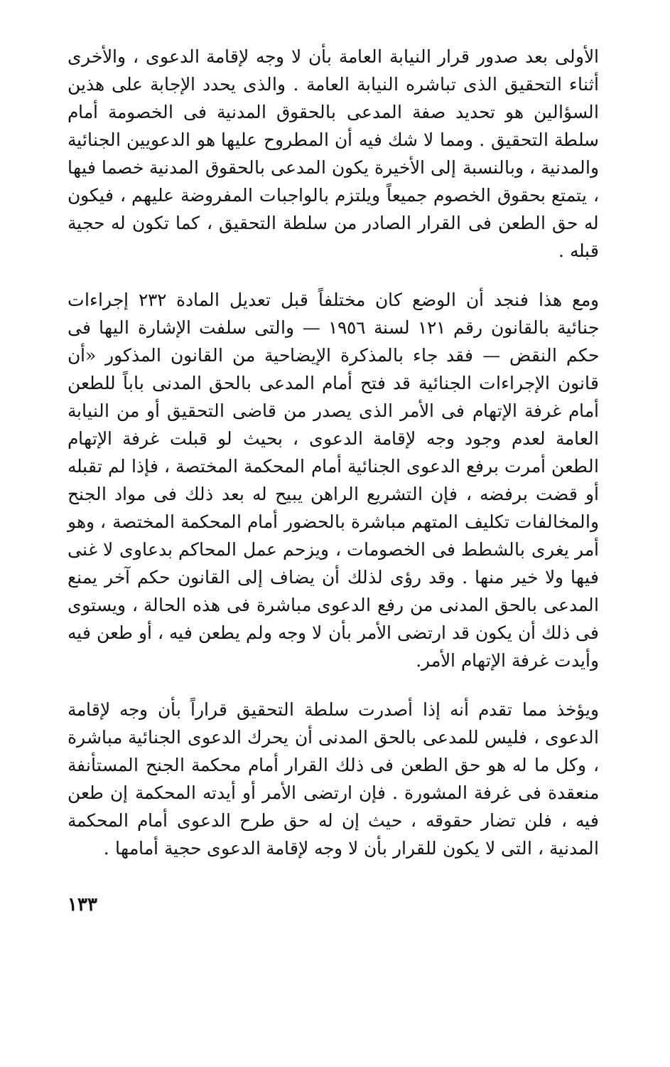الأولى بعد صدور قرار النيابة العامة بأن لا وجه لإقامة الدعوى ، والأخرى أثناء التحقيق الذى تباشره النيابة العامة . والذى يحدد الإجابة على هذين السؤالين هو تحديد صفة المدعى بالحقوق المدنية فى الخصومة أمام سلطة التحقيق . ومما لا شك فيه أن المطروح عليها هو الدعويين الجنائية والمدنية ، وبالنسبة إلى الأخيرة يكون المدعى بالحقوق المدنية خصما فيها ، يتمتع بحقوق الخصوم جميعاً ويلتزم بالواجبات المفروضة عليهم ، فيكون له حق الطعن فى القرار الصادر من سلطة التحقيق ، كما تكون له حجية قبله .
ومع هذا فنجد أن الوضع كان مختلفاً قبل تعديل المادة ٢٣٢ إجراءات جنائية بالقانون رقم ١٢١ لسنة ١٩٥٦ — والتى سلفت الإشارة اليها فى حكم النقض — فقد جاء بالمذكرة الإيضاحية من القانون المذكور «أن قانون الإجراءات الجنائية قد فتح أمام المدعى بالحق المدنى باباً للطعن أمام غرفة الإتهام فى الأمر الذى يصدر من قاضى التحقيق أو من النيابة العامة لعدم وجود وجه لإقامة الدعوى ، بحيث لو قبلت غرفة الإتهام الطعن أمرت برفع الدعوى الجنائية أمام المحكمة المختصة ، فإذا لم تقبله أو قضت برفضه ، فإن التشريع الراهن يبيح له بعد ذلك فى مواد الجنح والمخالفات تكليف المتهم مباشرة بالحضور أمام المحكمة المختصة ، وهو أمر يغرى بالشطط فى الخصومات ، ويزحم عمل المحاكم بدعاوى لا غنى فيها ولا خير منها . وقد رؤى لذلك أن يضاف إلى القانون حكم آخر يمنع المدعى بالحق المدنى من رفع الدعوى مباشرة فى هذه الحالة ، ويستوى فى ذلك أن يكون قد ارتضى الأمر بأن لا وجه ولم يطعن فيه ، أو طعن فيه وأيدت غرفة الإتهام الأمر.
ويؤخذ مما تقدم أنه إذا أصدرت سلطة التحقيق قراراً بأن وجه لإقامة الدعوى ، فليس للمدعى بالحق المدنى أن يحرك الدعوى الجنائية مباشرة ، وكل ما له هو حق الطعن فى ذلك القرار أمام محكمة الجنح المستأنفة منعقدة فى غرفة المشورة . فإن ارتضى الأمر أو أيدته المحكمة إن طعن فيه ، فلن تضار حقوقه ، حيث إن له حق طرح الدعوى أمام المحكمة المدنية ، التى لا يكون للقرار بأن لا وجه لإقامة الدعوى حجية أمامها .
١٣٣